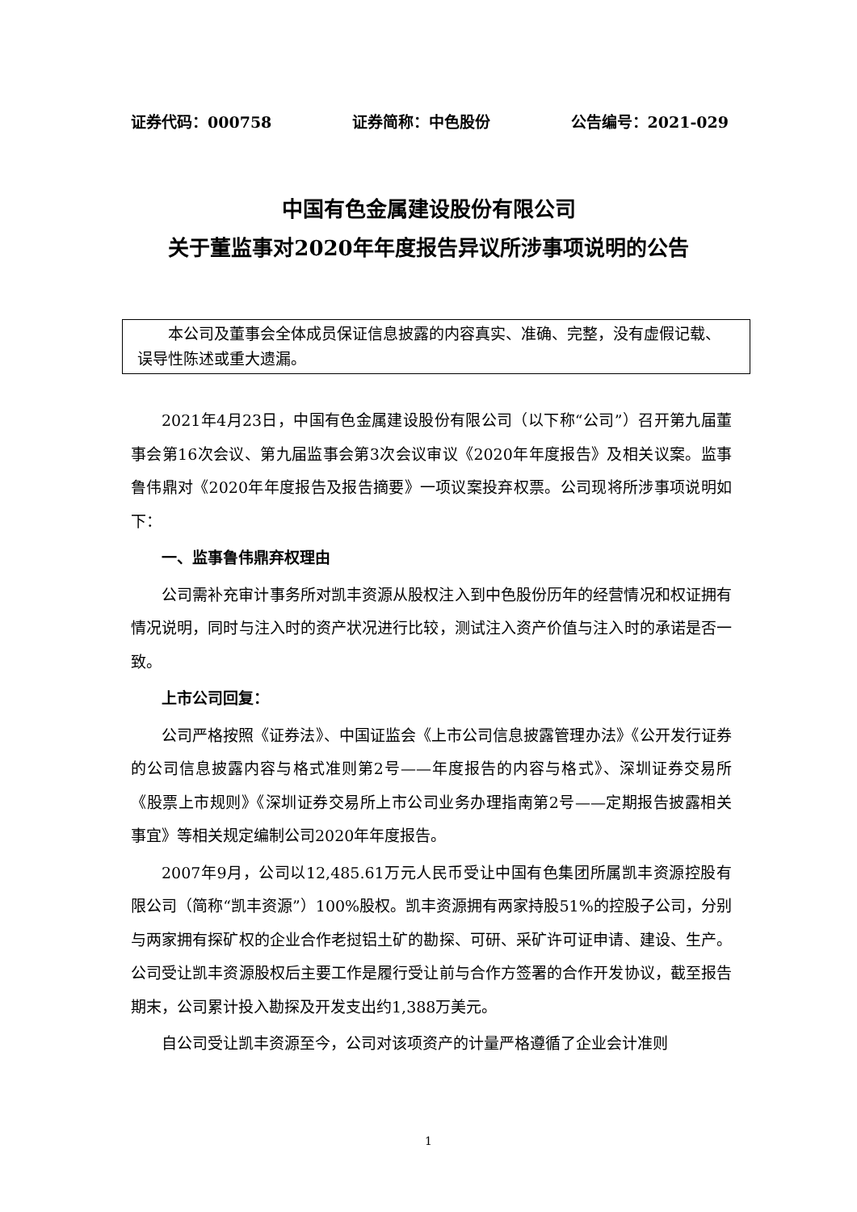证券代码：000758 证券简称：中色股份 公告编号：2021-029
中国有色金属建设股份有限公司
关于董监事对2020年年度报告异议所涉事项说明的公告
本公司及董事会全体成员保证信息披露的内容真实、准确、完整，没有虚假记载、误导性陈述或重大遗漏。
2021年4月23日，中国有色金属建设股份有限公司（以下称“公司”）召开第九届董事会第16次会议、第九届监事会第3次会议审议《2020年年度报告》及相关议案。监事鲁伟鼎对《2020年年度报告及报告摘要》一项议案投弃权票。公司现将所涉事项说明如下：
一、监事鲁伟鼎弃权理由
公司需补充审计事务所对凯丰资源从股权注入到中色股份历年的经营情况和权证拥有情况说明，同时与注入时的资产状况进行比较，测试注入资产价值与注入时的承诺是否一致。
上市公司回复：
公司严格按照《证券法》、中国证监会《上市公司信息披露管理办法》《公开发行证券的公司信息披露内容与格式准则第2号——年度报告的内容与格式》、深圳证券交易所《股票上市规则》《深圳证券交易所上市公司业务办理指南第2号——定期报告披露相关事宜》等相关规定编制公司2020年年度报告。
2007年9月，公司以12,485.61万元人民币受让中国有色集团所属凯丰资源控股有限公司（简称“凯丰资源”）100%股权。凯丰资源拥有两家持股51%的控股子公司，分别与两家拥有探矿权的企业合作老挝铝土矿的勘探、可研、采矿许可证申请、建设、生产。公司受让凯丰资源股权后主要工作是履行受让前与合作方签署的合作开发协议，截至报告期末，公司累计投入勘探及开发支出约1,388万美元。
自公司受让凯丰资源至今，公司对该项资产的计量严格遵循了企业会计准则
1